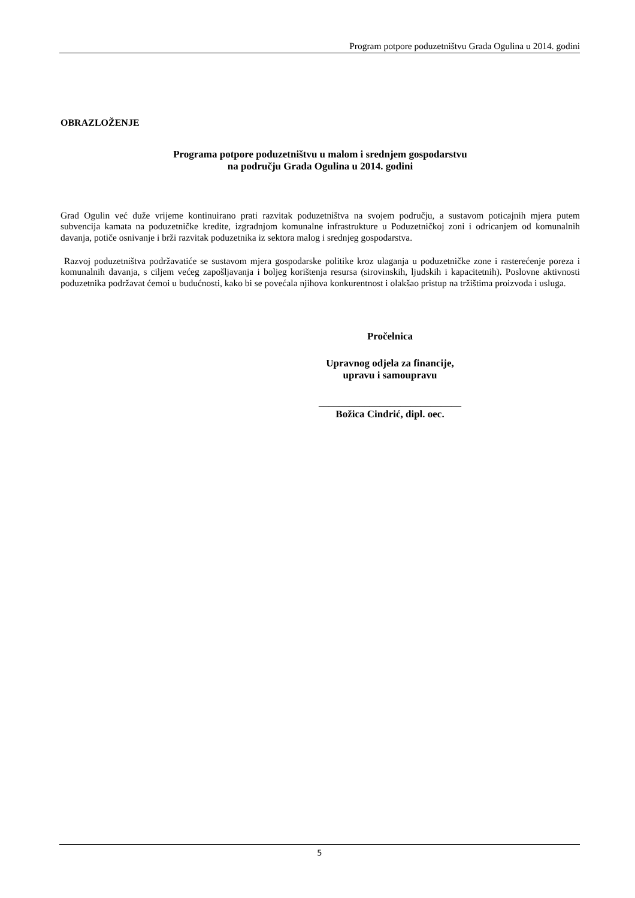Program potpore poduzetništvu Grada Ogulina u 2014. godini
OBRAZLOŽENJE
Programa potpore poduzetništvu u malom i srednjem gospodarstvu
na području Grada Ogulina u 2014. godini
Grad Ogulin već duže vrijeme kontinuirano prati razvitak poduzetništva na svojem području, a sustavom poticajnih mjera putem subvencija kamata na poduzetničke kredite, izgradnjom komunalne infrastrukture u Poduzetničkoj zoni i odricanjem od komunalnih davanja, potiče osnivanje i brži razvitak poduzetnika iz sektora malog i srednjeg gospodarstva.
Razvoj poduzetništva podržavatiće se sustavom mjera gospodarske politike kroz ulaganja u poduzetničke zone i rasterećenje poreza i komunalnih davanja, s ciljem većeg zapošljavanja i boljeg korištenja resursa (sirovinskih, ljudskih i kapacitetnih). Poslovne aktivnosti poduzetnika podržavat ćemoi u budućnosti, kako bi se povećala njihova konkurentnost i olakšao pristup na tržištima proizvoda i usluga.
Pročelnica
Upravnog odjela za financije,
upravu i samoupravu
____________________________
Božica Cindrić, dipl. oec.
5